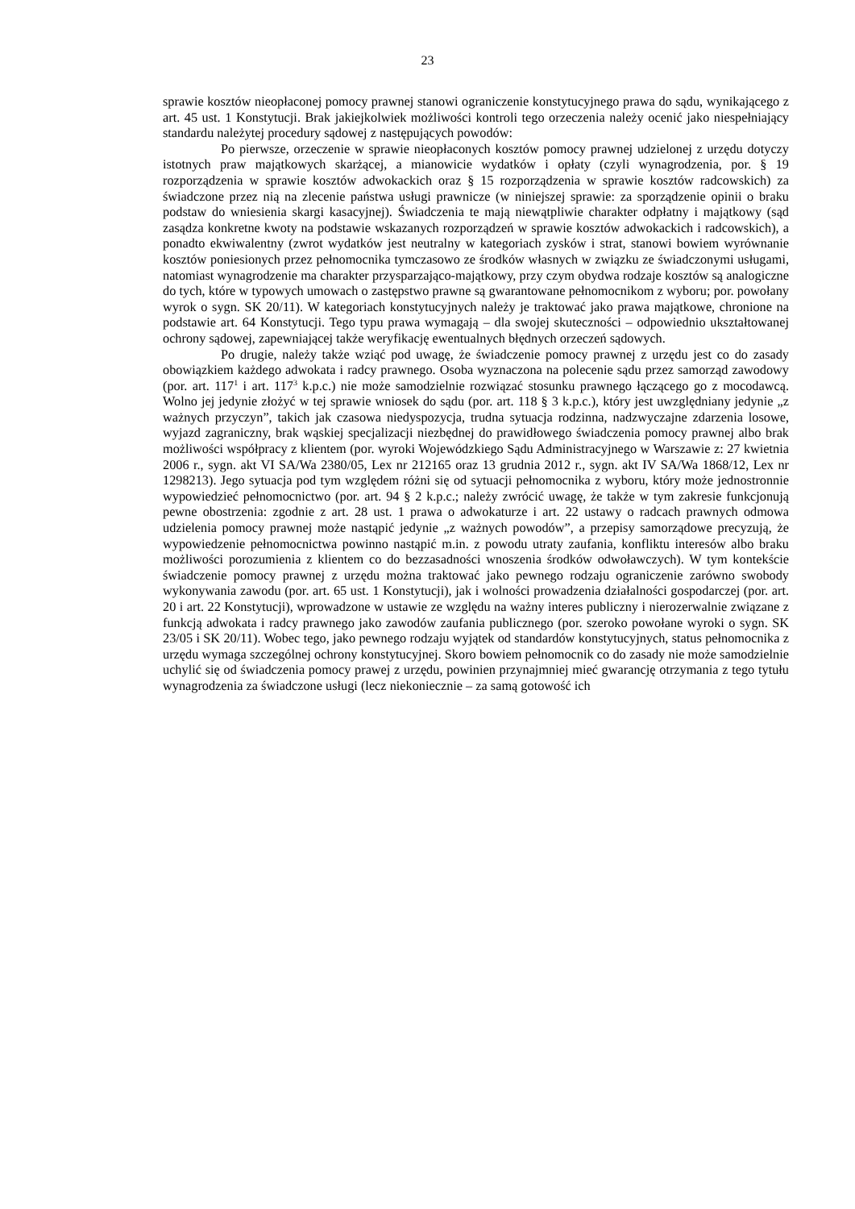23
sprawie kosztów nieopłaconej pomocy prawnej stanowi ograniczenie konstytucyjnego prawa do sądu, wynikającego z art. 45 ust. 1 Konstytucji. Brak jakiejkolwiek możliwości kontroli tego orzeczenia należy ocenić jako niespełniający standardu należytej procedury sądowej z następujących powodów:
Po pierwsze, orzeczenie w sprawie nieopłaconych kosztów pomocy prawnej udzielonej z urzędu dotyczy istotnych praw majątkowych skarżącej, a mianowicie wydatków i opłaty (czyli wynagrodzenia, por. § 19 rozporządzenia w sprawie kosztów adwokackich oraz § 15 rozporządzenia w sprawie kosztów radcowskich) za świadczone przez nią na zlecenie państwa usługi prawnicze (w niniejszej sprawie: za sporządzenie opinii o braku podstaw do wniesienia skargi kasacyjnej). Świadczenia te mają niewątpliwie charakter odpłatny i majątkowy (sąd zasądza konkretne kwoty na podstawie wskazanych rozporządzeń w sprawie kosztów adwokackich i radcowskich), a ponadto ekwiwalentny (zwrot wydatków jest neutralny w kategoriach zysków i strat, stanowi bowiem wyrównanie kosztów poniesionych przez pełnomocnika tymczasowo ze środków własnych w związku ze świadczonymi usługami, natomiast wynagrodzenie ma charakter przysparzająco-majątkowy, przy czym obydwa rodzaje kosztów są analogiczne do tych, które w typowych umowach o zastępstwo prawne są gwarantowane pełnomocnikom z wyboru; por. powołany wyrok o sygn. SK 20/11). W kategoriach konstytucyjnych należy je traktować jako prawa majątkowe, chronione na podstawie art. 64 Konstytucji. Tego typu prawa wymagają – dla swojej skuteczności – odpowiednio ukształtowanej ochrony sądowej, zapewniającej także weryfikację ewentualnych błędnych orzeczeń sądowych.
Po drugie, należy także wziąć pod uwagę, że świadczenie pomocy prawnej z urzędu jest co do zasady obowiązkiem każdego adwokata i radcy prawnego. Osoba wyznaczona na polecenie sądu przez samorząd zawodowy (por. art. 117<sup>1</sup> i art. 117<sup>3</sup> k.p.c.) nie może samodzielnie rozwiązać stosunku prawnego łączącego go z mocodawcą. Wolno jej jedynie złożyć w tej sprawie wniosek do sądu (por. art. 118 § 3 k.p.c.), który jest uwzględniany jedynie „z ważnych przyczyn”, takich jak czasowa niedyspozycja, trudna sytuacja rodzinna, nadzwyczajne zdarzenia losowe, wyjazd zagraniczny, brak wąskiej specjalizacji niezbędnej do prawidłowego świadczenia pomocy prawnej albo brak możliwości współpracy z klientem (por. wyroki Wojewódzkiego Sądu Administracyjnego w Warszawie z: 27 kwietnia 2006 r., sygn. akt VI SA/Wa 2380/05, Lex nr 212165 oraz 13 grudnia 2012 r., sygn. akt IV SA/Wa 1868/12, Lex nr 1298213). Jego sytuacja pod tym względem różni się od sytuacji pełnomocnika z wyboru, który może jednostronnie wypowiedzieć pełnomocnictwo (por. art. 94 § 2 k.p.c.; należy zwrócić uwagę, że także w tym zakresie funkcjonują pewne obostrzenia: zgodnie z art. 28 ust. 1 prawa o adwokaturze i art. 22 ustawy o radcach prawnych odmowa udzielenia pomocy prawnej może nastąpić jedynie „z ważnych powodów”, a przepisy samorządowe precyzują, że wypowiedzenie pełnomocnictwa powinno nastąpić m.in. z powodu utraty zaufania, konfliktu interesów albo braku możliwości porozumienia z klientem co do bezzasadności wnoszenia środków odwoławczych). W tym kontekście świadczenie pomocy prawnej z urzędu można traktować jako pewnego rodzaju ograniczenie zarówno swobody wykonywania zawodu (por. art. 65 ust. 1 Konstytucji), jak i wolności prowadzenia działalności gospodarczej (por. art. 20 i art. 22 Konstytucji), wprowadzone w ustawie ze względu na ważny interes publiczny i nierozerwalnie związane z funkcją adwokata i radcy prawnego jako zawodów zaufania publicznego (por. szeroko powołane wyroki o sygn. SK 23/05 i SK 20/11). Wobec tego, jako pewnego rodzaju wyjątek od standardów konstytucyjnych, status pełnomocnika z urzędu wymaga szczególnej ochrony konstytucyjnej. Skoro bowiem pełnomocnik co do zasady nie może samodzielnie uchylić się od świadczenia pomocy prawej z urzędu, powinien przynajmniej mieć gwarancję otrzymania z tego tytułu wynagrodzenia za świadczone usługi (lecz niekoniecznie – za samą gotowość ich